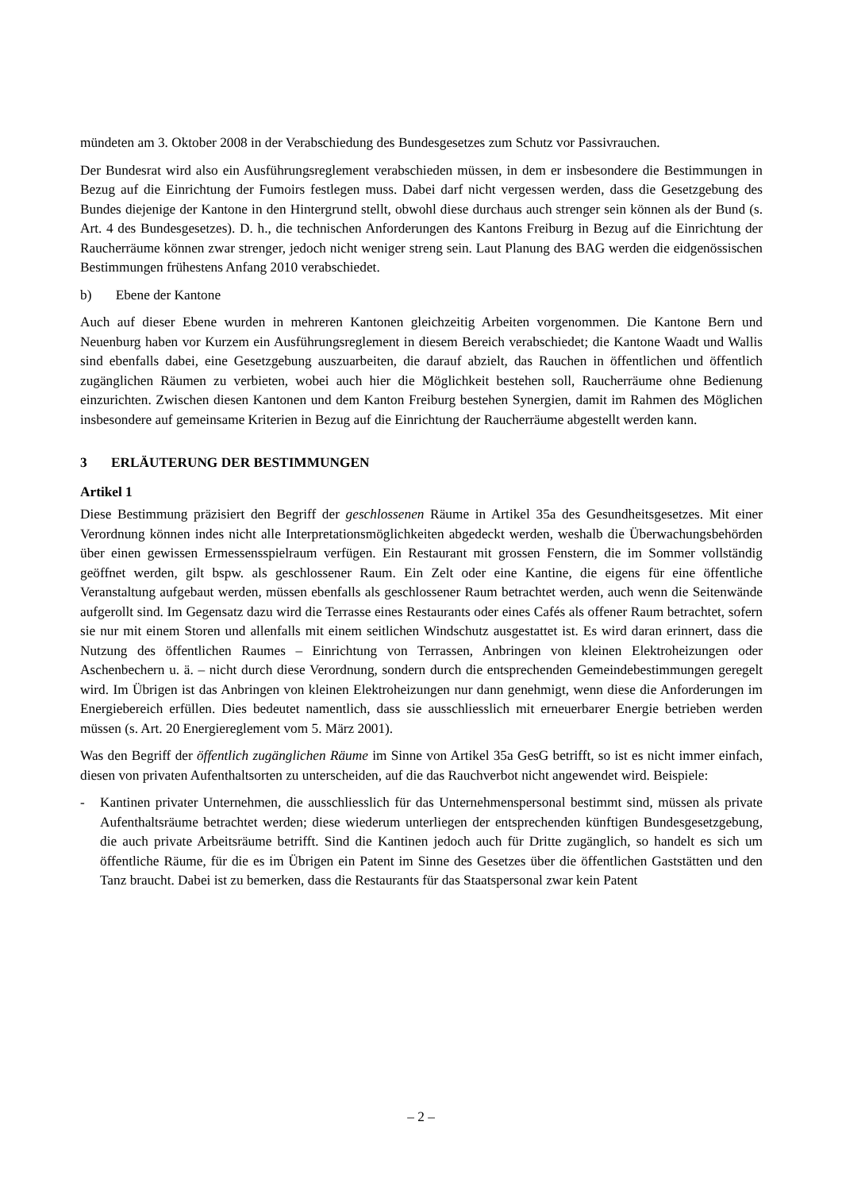mündeten am 3. Oktober 2008 in der Verabschiedung des Bundesgesetzes zum Schutz vor Passivrauchen.
Der Bundesrat wird also ein Ausführungsreglement verabschieden müssen, in dem er insbesondere die Bestimmungen in Bezug auf die Einrichtung der Fumoirs festlegen muss. Dabei darf nicht vergessen werden, dass die Gesetzgebung des Bundes diejenige der Kantone in den Hintergrund stellt, obwohl diese durchaus auch strenger sein können als der Bund (s. Art. 4 des Bundesgesetzes). D. h., die technischen Anforderungen des Kantons Freiburg in Bezug auf die Einrichtung der Raucherräume können zwar strenger, jedoch nicht weniger streng sein. Laut Planung des BAG werden die eidgenössischen Bestimmungen frühestens Anfang 2010 verabschiedet.
b) Ebene der Kantone
Auch auf dieser Ebene wurden in mehreren Kantonen gleichzeitig Arbeiten vorgenommen. Die Kantone Bern und Neuenburg haben vor Kurzem ein Ausführungsreglement in diesem Bereich verabschiedet; die Kantone Waadt und Wallis sind ebenfalls dabei, eine Gesetzgebung auszuarbeiten, die darauf abzielt, das Rauchen in öffentlichen und öffentlich zugänglichen Räumen zu verbieten, wobei auch hier die Möglichkeit bestehen soll, Raucherräume ohne Bedienung einzurichten. Zwischen diesen Kantonen und dem Kanton Freiburg bestehen Synergien, damit im Rahmen des Möglichen insbesondere auf gemeinsame Kriterien in Bezug auf die Einrichtung der Raucherräume abgestellt werden kann.
3 ERLÄUTERUNG DER BESTIMMUNGEN
Artikel 1
Diese Bestimmung präzisiert den Begriff der geschlossenen Räume in Artikel 35a des Gesundheitsgesetzes. Mit einer Verordnung können indes nicht alle Interpretationsmöglichkeiten abgedeckt werden, weshalb die Überwachungsbehörden über einen gewissen Ermessensspielraum verfügen. Ein Restaurant mit grossen Fenstern, die im Sommer vollständig geöffnet werden, gilt bspw. als geschlossener Raum. Ein Zelt oder eine Kantine, die eigens für eine öffentliche Veranstaltung aufgebaut werden, müssen ebenfalls als geschlossener Raum betrachtet werden, auch wenn die Seitenwände aufgerollt sind. Im Gegensatz dazu wird die Terrasse eines Restaurants oder eines Cafés als offener Raum betrachtet, sofern sie nur mit einem Storen und allenfalls mit einem seitlichen Windschutz ausgestattet ist. Es wird daran erinnert, dass die Nutzung des öffentlichen Raumes – Einrichtung von Terrassen, Anbringen von kleinen Elektroheizungen oder Aschenbechern u. ä. – nicht durch diese Verordnung, sondern durch die entsprechenden Gemeindebestimmungen geregelt wird. Im Übrigen ist das Anbringen von kleinen Elektroheizungen nur dann genehmigt, wenn diese die Anforderungen im Energiebereich erfüllen. Dies bedeutet namentlich, dass sie ausschliesslich mit erneuerbarer Energie betrieben werden müssen (s. Art. 20 Energiereglement vom 5. März 2001).
Was den Begriff der öffentlich zugänglichen Räume im Sinne von Artikel 35a GesG betrifft, so ist es nicht immer einfach, diesen von privaten Aufenthaltsorten zu unterscheiden, auf die das Rauchverbot nicht angewendet wird. Beispiele:
- Kantinen privater Unternehmen, die ausschliesslich für das Unternehmenspersonal bestimmt sind, müssen als private Aufenthaltsräume betrachtet werden; diese wiederum unterliegen der entsprechenden künftigen Bundesgesetzgebung, die auch private Arbeitsräume betrifft. Sind die Kantinen jedoch auch für Dritte zugänglich, so handelt es sich um öffentliche Räume, für die es im Übrigen ein Patent im Sinne des Gesetzes über die öffentlichen Gaststätten und den Tanz braucht. Dabei ist zu bemerken, dass die Restaurants für das Staatspersonal zwar kein Patent
– 2 –